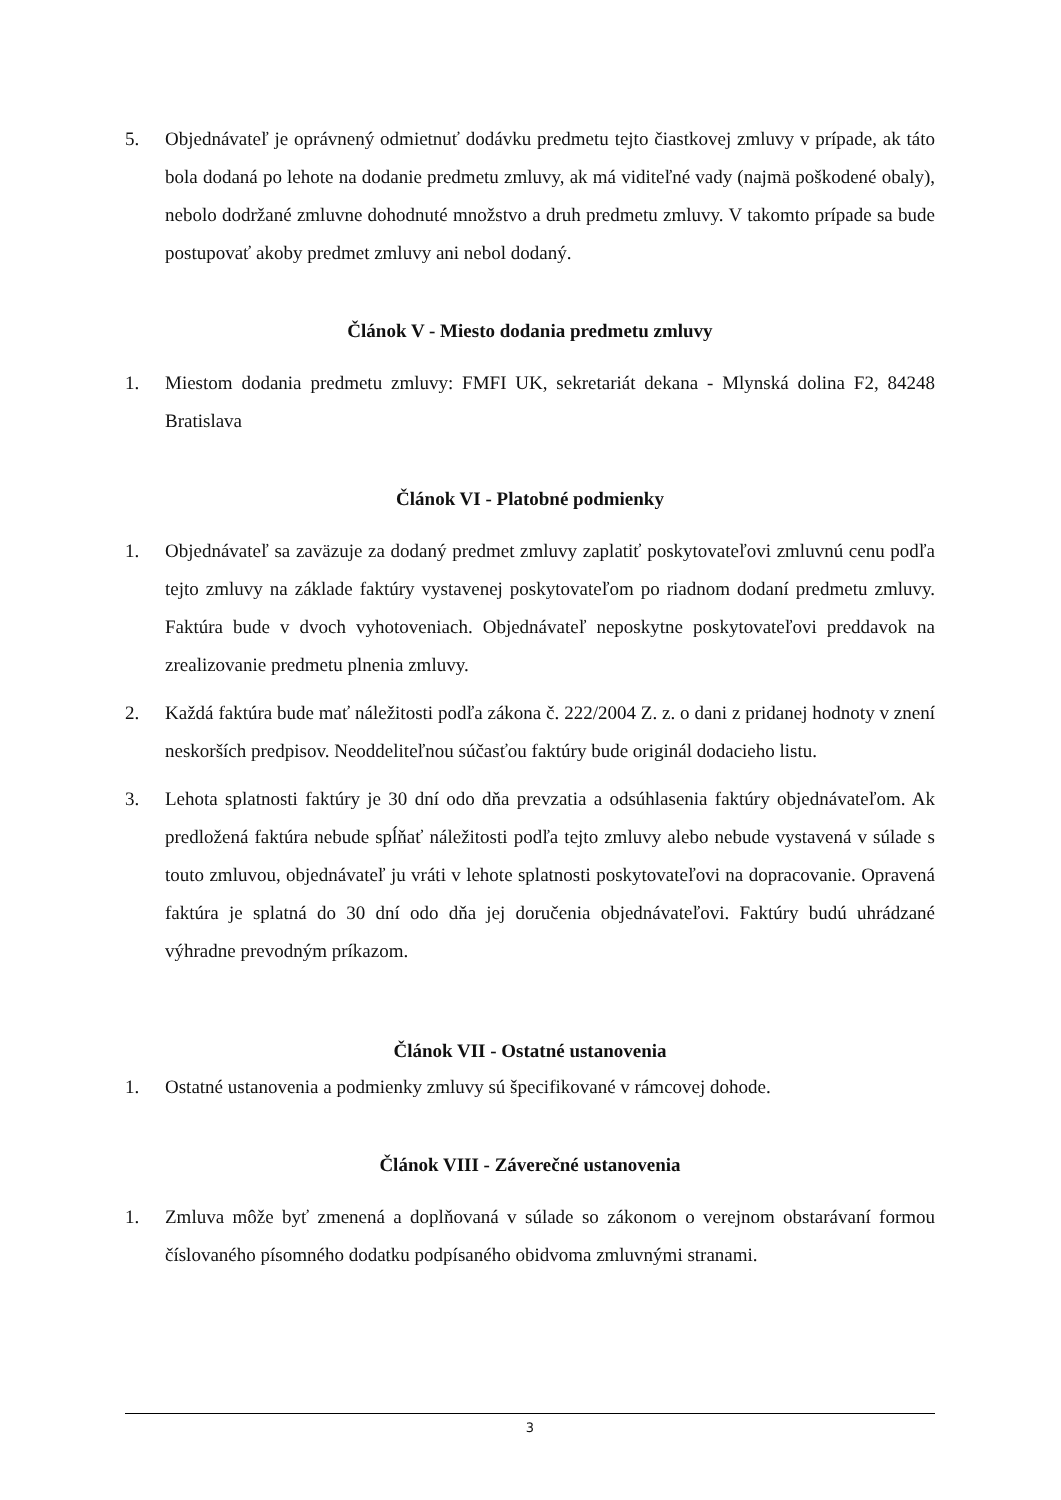5. Objednávateľ je oprávnený odmietnuť dodávku predmetu tejto čiastkovej zmluvy v prípade, ak táto bola dodaná po lehote na dodanie predmetu zmluvy, ak má viditeľné vady (najmä poškodené obaly), nebolo dodržané zmluvne dohodnuté množstvo a druh predmetu zmluvy. V takomto prípade sa bude postupovať akoby predmet zmluvy ani nebol dodaný.
Článok V - Miesto dodania predmetu zmluvy
1. Miestom dodania predmetu zmluvy: FMFI UK, sekretariát dekana - Mlynská dolina F2, 84248 Bratislava
Článok VI - Platobné podmienky
1. Objednávateľ sa zaväzuje za dodaný predmet zmluvy zaplatiť poskytovateľovi zmluvnú cenu podľa tejto zmluvy na základe faktúry vystavenej poskytovateľom po riadnom dodaní predmetu zmluvy. Faktúra bude v dvoch vyhotoveniach. Objednávateľ neposkytne poskytovateľovi preddavok na zrealizovanie predmetu plnenia zmluvy.
2. Každá faktúra bude mať náležitosti podľa zákona č. 222/2004 Z. z. o dani z pridanej hodnoty v znení neskorších predpisov. Neoddeliteľnou súčasťou faktúry bude originál dodacieho listu.
3. Lehota splatnosti faktúry je 30 dní odo dňa prevzatia a odsúhlasenia faktúry objednávateľom. Ak predložená faktúra nebude spĺňať náležitosti podľa tejto zmluvy alebo nebude vystavená v súlade s touto zmluvou, objednávateľ ju vráti v lehote splatnosti poskytovateľovi na dopracovanie. Opravená faktúra je splatná do 30 dní odo dňa jej doručenia objednávateľovi. Faktúry budú uhrádzané výhradne prevodným príkazom.
Článok VII - Ostatné ustanovenia
1. Ostatné ustanovenia a podmienky zmluvy sú špecifikované v rámcovej dohode.
Článok VIII - Záverečné ustanovenia
1. Zmluva môže byť zmenená a doplňovaná v súlade so zákonom o verejnom obstarávaní formou číslovaného písomného dodatku podpísaného obidvoma zmluvnými stranami.
3